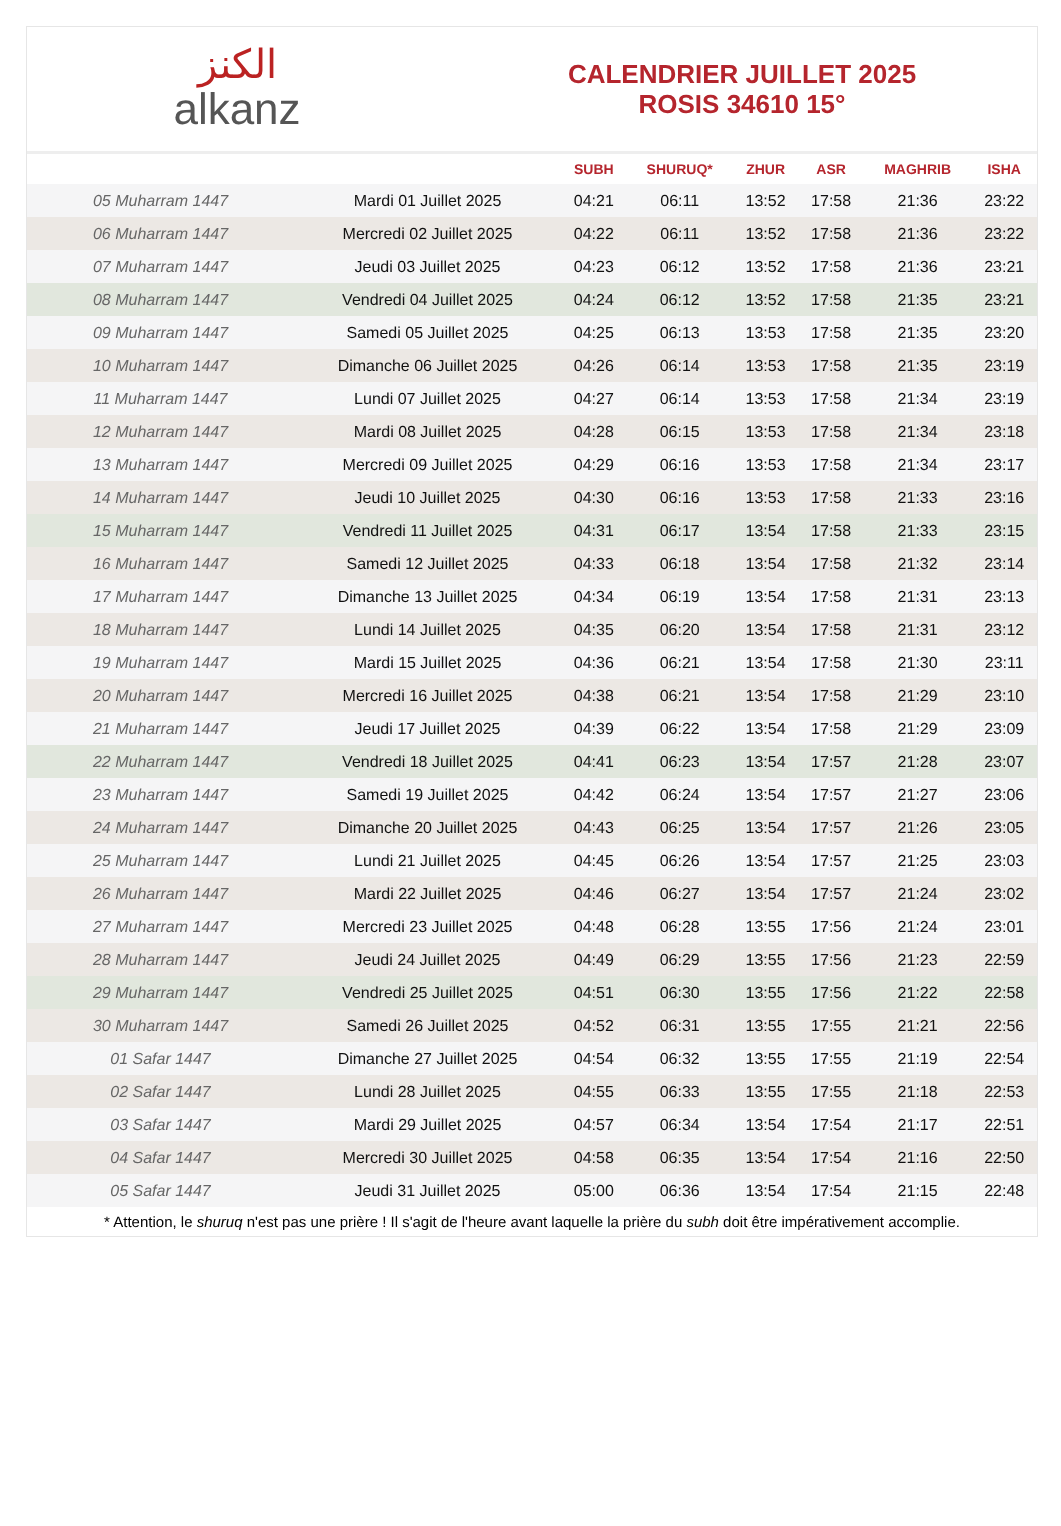الكنز
alkanz
CALENDRIER JUILLET 2025
ROSIS 34610 15°
| | | SUBH | SHURUQ* | ZHUR | ASR | MAGHRIB | ISHA |
| --- | --- | --- | --- | --- | --- | --- | --- |
| 05 Muharram 1447 | Mardi 01 Juillet 2025 | 04:21 | 06:11 | 13:52 | 17:58 | 21:36 | 23:22 |
| 06 Muharram 1447 | Mercredi 02 Juillet 2025 | 04:22 | 06:11 | 13:52 | 17:58 | 21:36 | 23:22 |
| 07 Muharram 1447 | Jeudi 03 Juillet 2025 | 04:23 | 06:12 | 13:52 | 17:58 | 21:36 | 23:21 |
| 08 Muharram 1447 | Vendredi 04 Juillet 2025 | 04:24 | 06:12 | 13:52 | 17:58 | 21:35 | 23:21 |
| 09 Muharram 1447 | Samedi 05 Juillet 2025 | 04:25 | 06:13 | 13:53 | 17:58 | 21:35 | 23:20 |
| 10 Muharram 1447 | Dimanche 06 Juillet 2025 | 04:26 | 06:14 | 13:53 | 17:58 | 21:35 | 23:19 |
| 11 Muharram 1447 | Lundi 07 Juillet 2025 | 04:27 | 06:14 | 13:53 | 17:58 | 21:34 | 23:19 |
| 12 Muharram 1447 | Mardi 08 Juillet 2025 | 04:28 | 06:15 | 13:53 | 17:58 | 21:34 | 23:18 |
| 13 Muharram 1447 | Mercredi 09 Juillet 2025 | 04:29 | 06:16 | 13:53 | 17:58 | 21:34 | 23:17 |
| 14 Muharram 1447 | Jeudi 10 Juillet 2025 | 04:30 | 06:16 | 13:53 | 17:58 | 21:33 | 23:16 |
| 15 Muharram 1447 | Vendredi 11 Juillet 2025 | 04:31 | 06:17 | 13:54 | 17:58 | 21:33 | 23:15 |
| 16 Muharram 1447 | Samedi 12 Juillet 2025 | 04:33 | 06:18 | 13:54 | 17:58 | 21:32 | 23:14 |
| 17 Muharram 1447 | Dimanche 13 Juillet 2025 | 04:34 | 06:19 | 13:54 | 17:58 | 21:31 | 23:13 |
| 18 Muharram 1447 | Lundi 14 Juillet 2025 | 04:35 | 06:20 | 13:54 | 17:58 | 21:31 | 23:12 |
| 19 Muharram 1447 | Mardi 15 Juillet 2025 | 04:36 | 06:21 | 13:54 | 17:58 | 21:30 | 23:11 |
| 20 Muharram 1447 | Mercredi 16 Juillet 2025 | 04:38 | 06:21 | 13:54 | 17:58 | 21:29 | 23:10 |
| 21 Muharram 1447 | Jeudi 17 Juillet 2025 | 04:39 | 06:22 | 13:54 | 17:58 | 21:29 | 23:09 |
| 22 Muharram 1447 | Vendredi 18 Juillet 2025 | 04:41 | 06:23 | 13:54 | 17:57 | 21:28 | 23:07 |
| 23 Muharram 1447 | Samedi 19 Juillet 2025 | 04:42 | 06:24 | 13:54 | 17:57 | 21:27 | 23:06 |
| 24 Muharram 1447 | Dimanche 20 Juillet 2025 | 04:43 | 06:25 | 13:54 | 17:57 | 21:26 | 23:05 |
| 25 Muharram 1447 | Lundi 21 Juillet 2025 | 04:45 | 06:26 | 13:54 | 17:57 | 21:25 | 23:03 |
| 26 Muharram 1447 | Mardi 22 Juillet 2025 | 04:46 | 06:27 | 13:54 | 17:57 | 21:24 | 23:02 |
| 27 Muharram 1447 | Mercredi 23 Juillet 2025 | 04:48 | 06:28 | 13:55 | 17:56 | 21:24 | 23:01 |
| 28 Muharram 1447 | Jeudi 24 Juillet 2025 | 04:49 | 06:29 | 13:55 | 17:56 | 21:23 | 22:59 |
| 29 Muharram 1447 | Vendredi 25 Juillet 2025 | 04:51 | 06:30 | 13:55 | 17:56 | 21:22 | 22:58 |
| 30 Muharram 1447 | Samedi 26 Juillet 2025 | 04:52 | 06:31 | 13:55 | 17:55 | 21:21 | 22:56 |
| 01 Safar 1447 | Dimanche 27 Juillet 2025 | 04:54 | 06:32 | 13:55 | 17:55 | 21:19 | 22:54 |
| 02 Safar 1447 | Lundi 28 Juillet 2025 | 04:55 | 06:33 | 13:55 | 17:55 | 21:18 | 22:53 |
| 03 Safar 1447 | Mardi 29 Juillet 2025 | 04:57 | 06:34 | 13:54 | 17:54 | 21:17 | 22:51 |
| 04 Safar 1447 | Mercredi 30 Juillet 2025 | 04:58 | 06:35 | 13:54 | 17:54 | 21:16 | 22:50 |
| 05 Safar 1447 | Jeudi 31 Juillet 2025 | 05:00 | 06:36 | 13:54 | 17:54 | 21:15 | 22:48 |
* Attention, le shuruq n'est pas une prière ! Il s'agit de l'heure avant laquelle la prière du subh doit être impérativement accomplie.